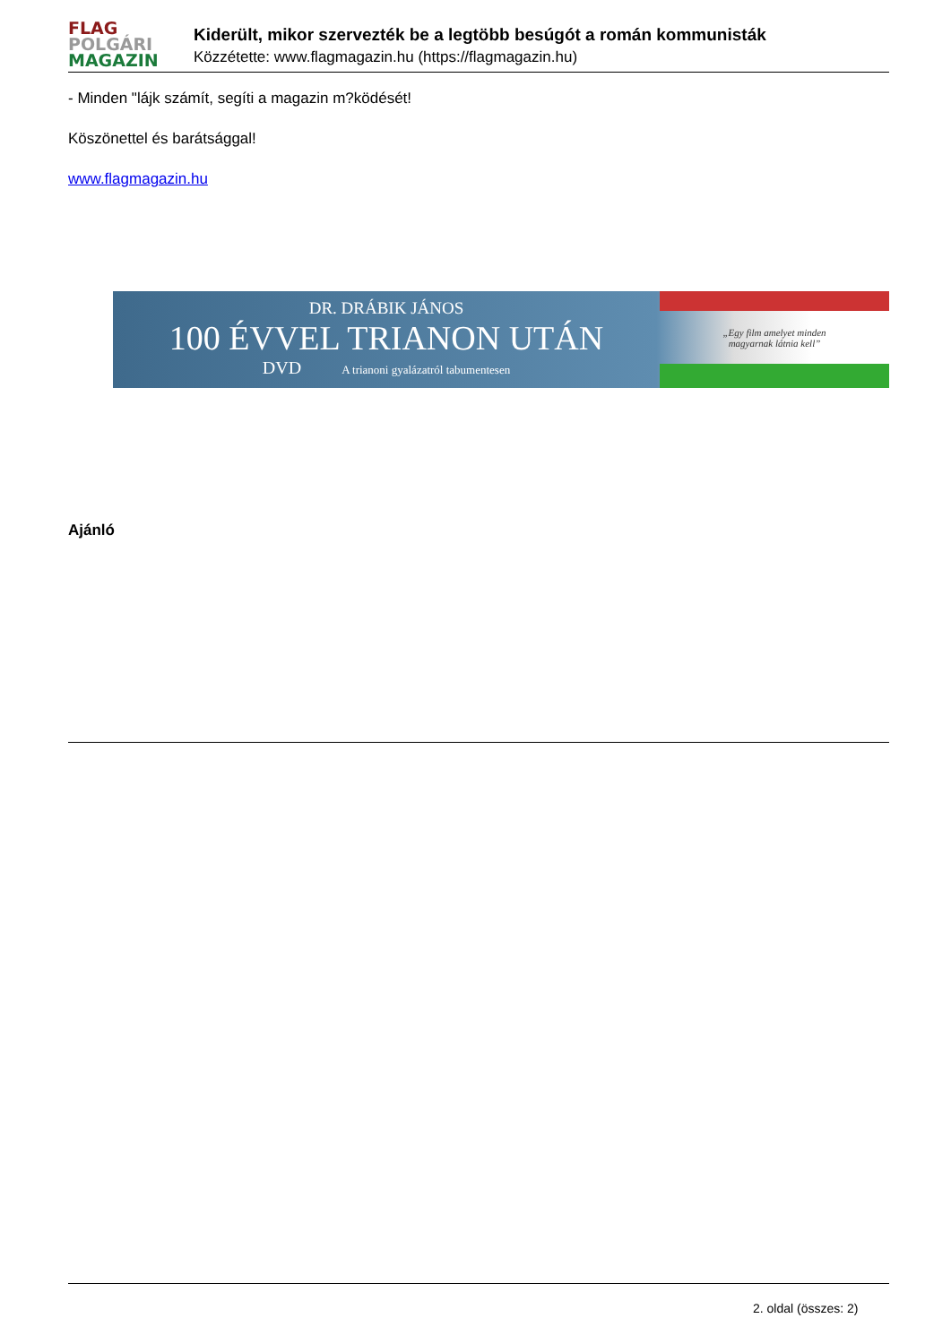FLAG
POLGÁRI
MAGAZIN
Kiderült, mikor szervezték be a legtöbb besúgót a román kommunisták
Közzétette: www.flagmagazin.hu (https://flagmagazin.hu)
- Minden "lájk számít, segíti a magazin m?ködését!
Köszönettel és barátsággal!
www.flagmagazin.hu
DR. DRÁBIK JÁNOS
100 ÉVVEL TRIANON UTÁN
DVD A trianoni gyalázatról tabumentesen
„Egy film amelyet minden
magyarnak látnia kell”
Ajánló
2. oldal (összes: 2)